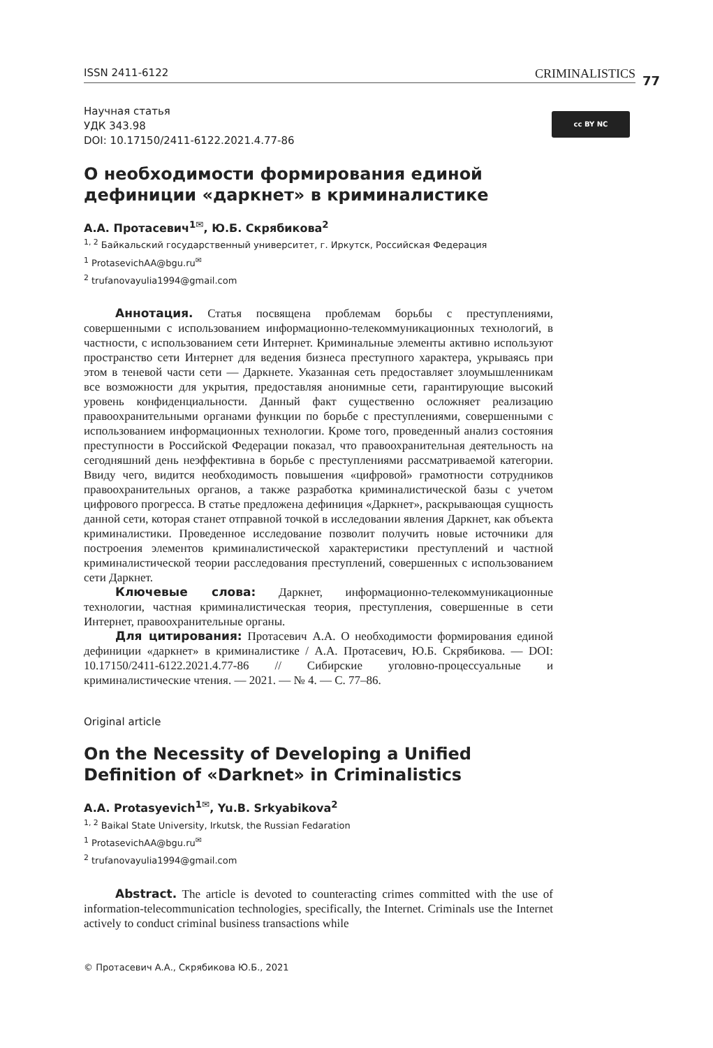77
ISSN 2411-6122 CRIMINALISTICS
Научная статья
УДК 343.98
DOI: 10.17150/2411-6122.2021.4.77-86
cc BY NC
О необходимости формирования единой дефиниции «даркнет» в криминалистике
А.А. Протасевич<sup>1✉</sup>, Ю.Б. Скрябикова<sup>2</sup>
<sup>1, 2</sup> Байкальский государственный университет, г. Иркутск, Российская Федерация
<sup>1</sup> ProtasevichAA@bgu.ru<sup>✉</sup>
<sup>2</sup> trufanovayulia1994@gmail.com
Аннотация. Статья посвящена проблемам борьбы с преступлениями, совершенными с использованием информационно-телекоммуникационных технологий, в частности, с использованием сети Интернет. Криминальные элементы активно используют пространство сети Интернет для ведения бизнеса преступного характера, укрываясь при этом в теневой части сети — Даркнете. Указанная сеть предоставляет злоумышленникам все возможности для укрытия, предоставляя анонимные сети, гарантирующие высокий уровень конфиденциальности. Данный факт существенно осложняет реализацию правоохранительными органами функции по борьбе с преступлениями, совершенными с использованием информационных технологии. Кроме того, проведенный анализ состояния преступности в Российской Федерации показал, что правоохранительная деятельность на сегодняшний день неэффективна в борьбе с преступлениями рассматриваемой категории. Ввиду чего, видится необходимость повышения «цифровой» грамотности сотрудников правоохранительных органов, а также разработка криминалистической базы с учетом цифрового прогресса. В статье предложена дефиниция «Даркнет», раскрывающая сущность данной сети, которая станет отправной точкой в исследовании явления Даркнет, как объекта криминалистики. Проведенное исследование позволит получить новые источники для построения элементов криминалистической характеристики преступлений и частной криминалистической теории расследования преступлений, совершенных с использованием сети Даркнет.
Ключевые слова: Даркнет, информационно-телекоммуникационные технологии, частная криминалистическая теория, преступления, совершенные в сети Интернет, правоохранительные органы.
Для цитирования: Протасевич А.А. О необходимости формирования единой дефиниции «даркнет» в криминалистике / А.А. Протасевич, Ю.Б. Скрябикова. — DOI: 10.17150/2411-6122.2021.4.77-86 // Сибирские уголовно-процессуальные и криминалистические чтения. — 2021. — № 4. — С. 77–86.
Original article
On the Necessity of Developing a Unified Definition of «Darknet» in Criminalistics
A.A. Protasyevich<sup>1✉</sup>, Yu.B. Srkyabikova<sup>2</sup>
<sup>1, 2</sup> Baikal State University, Irkutsk, the Russian Fedaration
<sup>1</sup> ProtasevichAA@bgu.ru<sup>✉</sup>
<sup>2</sup> trufanovayulia1994@gmail.com
Abstract. The article is devoted to counteracting crimes committed with the use of information-telecommunication technologies, specifically, the Internet. Criminals use the Internet actively to conduct criminal business transactions while
© Протасевич А.А., Скрябикова Ю.Б., 2021